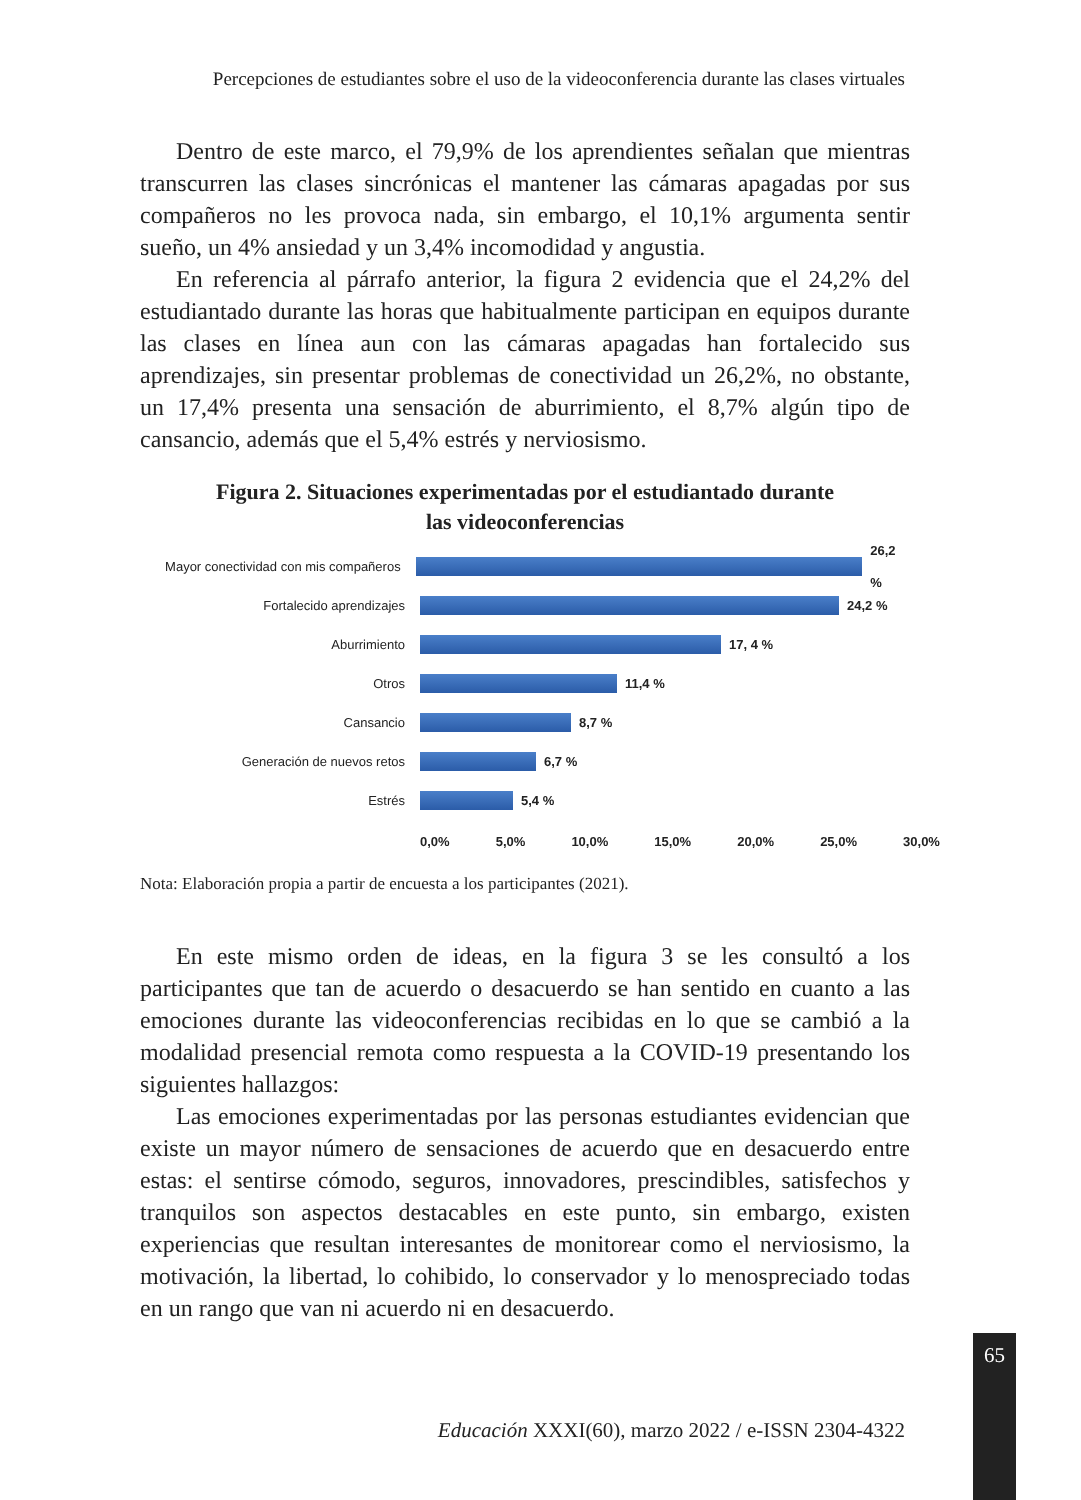Percepciones de estudiantes sobre el uso de la videoconferencia durante las clases virtuales
Dentro de este marco, el 79,9% de los aprendientes señalan que mientras transcurren las clases sincrónicas el mantener las cámaras apagadas por sus compañeros no les provoca nada, sin embargo, el 10,1% argumenta sentir sueño, un 4% ansiedad y un 3,4% incomodidad y angustia.
En referencia al párrafo anterior, la figura 2 evidencia que el 24,2% del estudiantado durante las horas que habitualmente participan en equipos durante las clases en línea aun con las cámaras apagadas han fortalecido sus aprendizajes, sin presentar problemas de conectividad un 26,2%, no obstante, un 17,4% presenta una sensación de aburrimiento, el 8,7% algún tipo de cansancio, además que el 5,4% estrés y nerviosismo.
Figura 2. Situaciones experimentadas por el estudiantado durante
las videoconferencias
Mayor conectividad con mis compañeros
26,2 %
Fortalecido aprendizajes 24,2 %
Aburrimiento 17, 4 %
Otros 11,4 %
Cansancio 8,7 %
Generación de nuevos retos 6,7 %
Estrés 5,4 %
0,0% 5,0% 10,0% 15,0% 20,0% 25,0% 30,0%
Nota: Elaboración propia a partir de encuesta a los participantes (2021).
En este mismo orden de ideas, en la figura 3 se les consultó a los participantes que tan de acuerdo o desacuerdo se han sentido en cuanto a las emociones durante las videoconferencias recibidas en lo que se cambió a la modalidad presencial remota como respuesta a la COVID-19 presentando los siguientes hallazgos:
Las emociones experimentadas por las personas estudiantes evidencian que existe un mayor número de sensaciones de acuerdo que en desacuerdo entre estas: el sentirse cómodo, seguros, innovadores, prescindibles, satisfechos y tranquilos son aspectos destacables en este punto, sin embargo, existen experiencias que resultan interesantes de monitorear como el nerviosismo, la motivación, la libertad, lo cohibido, lo conservador y lo menospreciado todas en un rango que van ni acuerdo ni en desacuerdo.
65
Educación XXXI(60), marzo 2022 / e-ISSN 2304-4322